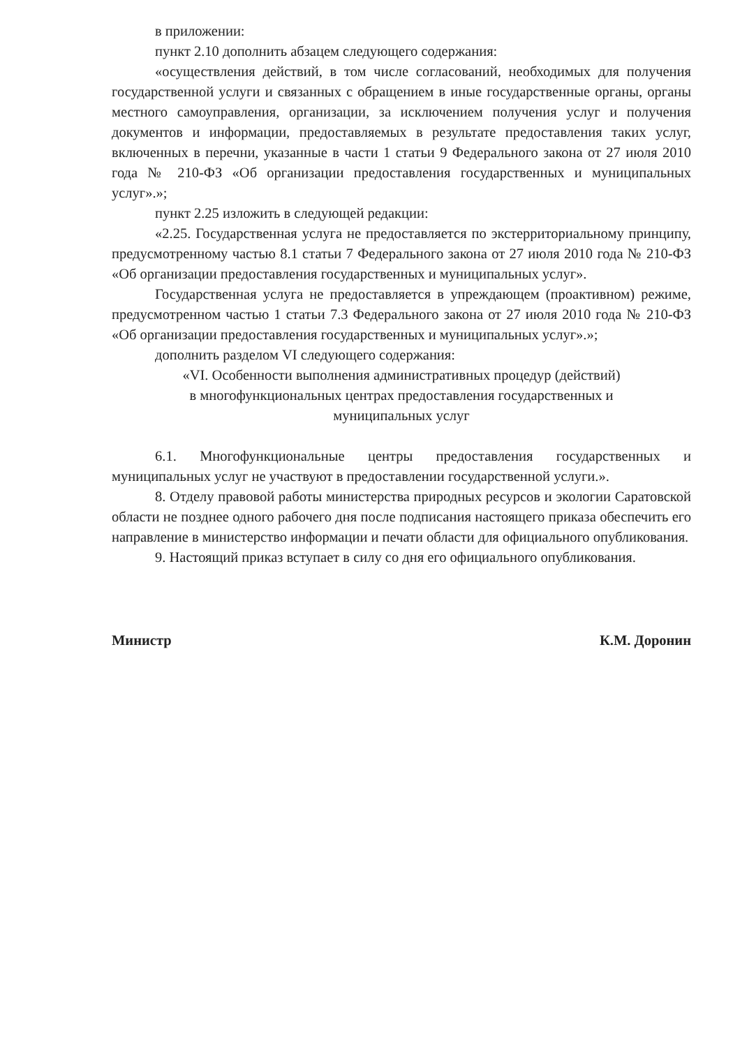в приложении:
пункт 2.10 дополнить абзацем следующего содержания:
«осуществления действий, в том числе согласований, необходимых для получения государственной услуги и связанных с обращением в иные государственные органы, органы местного самоуправления, организации, за исключением получения услуг и получения документов и информации, предоставляемых в результате предоставления таких услуг, включенных в перечни, указанные в части 1 статьи 9 Федерального закона от 27 июля 2010 года № 210-ФЗ «Об организации предоставления государственных и муниципальных услуг».»;
пункт 2.25 изложить в следующей редакции:
«2.25. Государственная услуга не предоставляется по экстерриториальному принципу, предусмотренному частью 8.1 статьи 7 Федерального закона от 27 июля 2010 года № 210-ФЗ «Об организации предоставления государственных и муниципальных услуг».
Государственная услуга не предоставляется в упреждающем (проактивном) режиме, предусмотренном частью 1 статьи 7.3 Федерального закона от 27 июля 2010 года № 210-ФЗ «Об организации предоставления государственных и муниципальных услуг».»;
дополнить разделом VI следующего содержания:
«VI. Особенности выполнения административных процедур (действий)
в многофункциональных центрах предоставления государственных и
муниципальных услуг
6.1. Многофункциональные центры предоставления государственных и муниципальных услуг не участвуют в предоставлении государственной услуги.».
8. Отделу правовой работы министерства природных ресурсов и экологии Саратовской области не позднее одного рабочего дня после подписания настоящего приказа обеспечить его направление в министерство информации и печати области для официального опубликования.
9. Настоящий приказ вступает в силу со дня его официального опубликования.
Министр К.М. Доронин